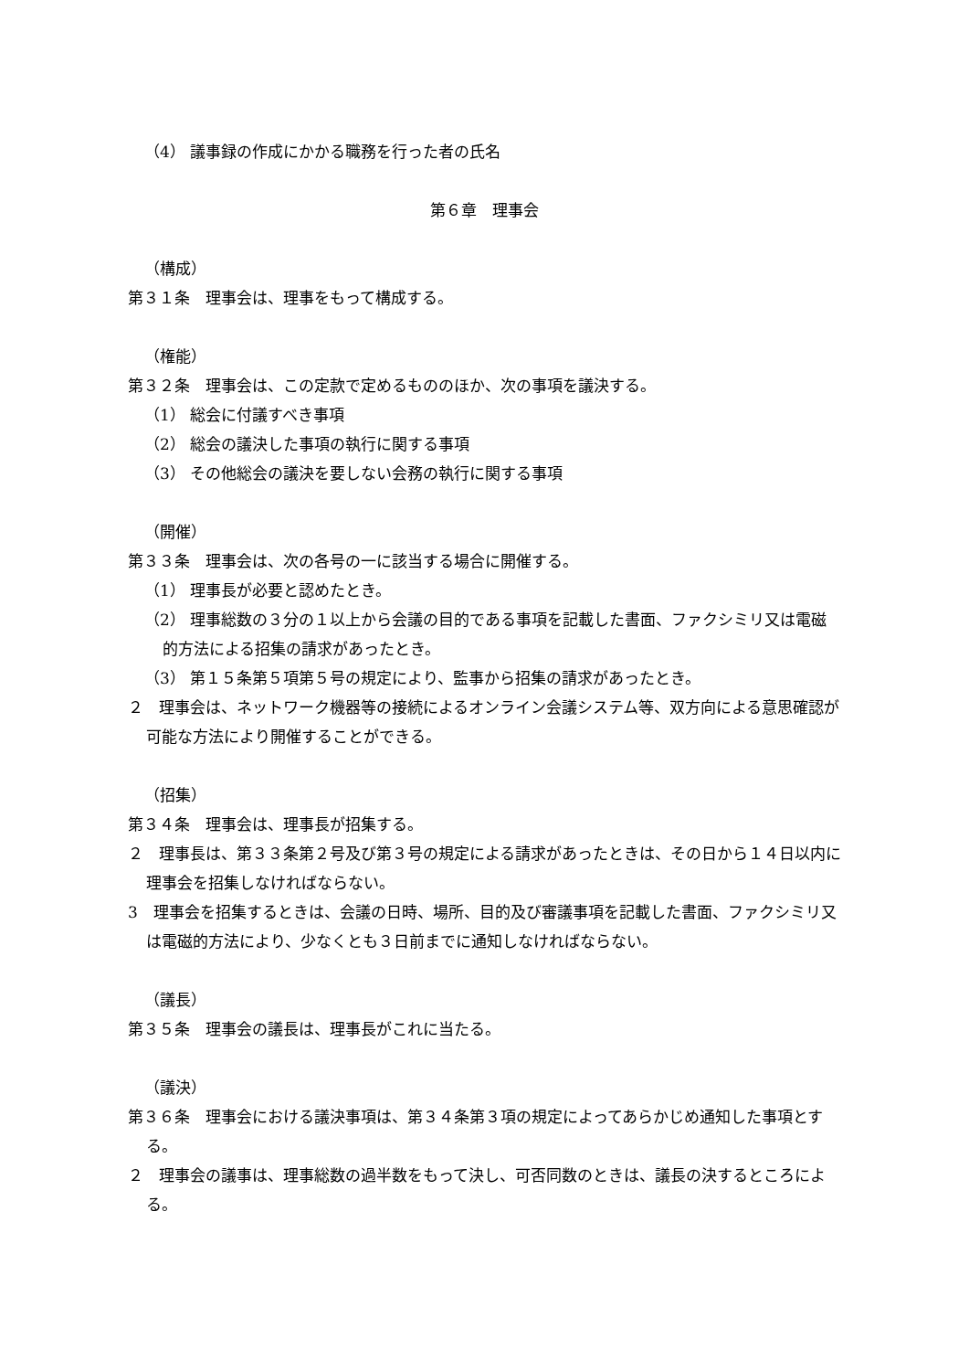（4） 議事録の作成にかかる職務を行った者の氏名
第６章　理事会
（構成）
第３１条　理事会は、理事をもって構成する。
（権能）
第３２条　理事会は、この定款で定めるもののほか、次の事項を議決する。
（1） 総会に付議すべき事項
（2） 総会の議決した事項の執行に関する事項
（3） その他総会の議決を要しない会務の執行に関する事項
（開催）
第３３条　理事会は、次の各号の一に該当する場合に開催する。
（1） 理事長が必要と認めたとき。
（2） 理事総数の３分の１以上から会議の目的である事項を記載した書面、ファクシミリ又は電磁的方法による招集の請求があったとき。
（3） 第１５条第５項第５号の規定により、監事から招集の請求があったとき。
２　理事会は、ネットワーク機器等の接続によるオンライン会議システム等、双方向による意思確認が可能な方法により開催することができる。
（招集）
第３４条　理事会は、理事長が招集する。
２　理事長は、第３３条第２号及び第３号の規定による請求があったときは、その日から１４日以内に理事会を招集しなければならない。
3　理事会を招集するときは、会議の日時、場所、目的及び審議事項を記載した書面、ファクシミリ又は電磁的方法により、少なくとも３日前までに通知しなければならない。
（議長）
第３５条　理事会の議長は、理事長がこれに当たる。
（議決）
第３６条　理事会における議決事項は、第３４条第３項の規定によってあらかじめ通知した事項とする。
２　理事会の議事は、理事総数の過半数をもって決し、可否同数のときは、議長の決するところによる。